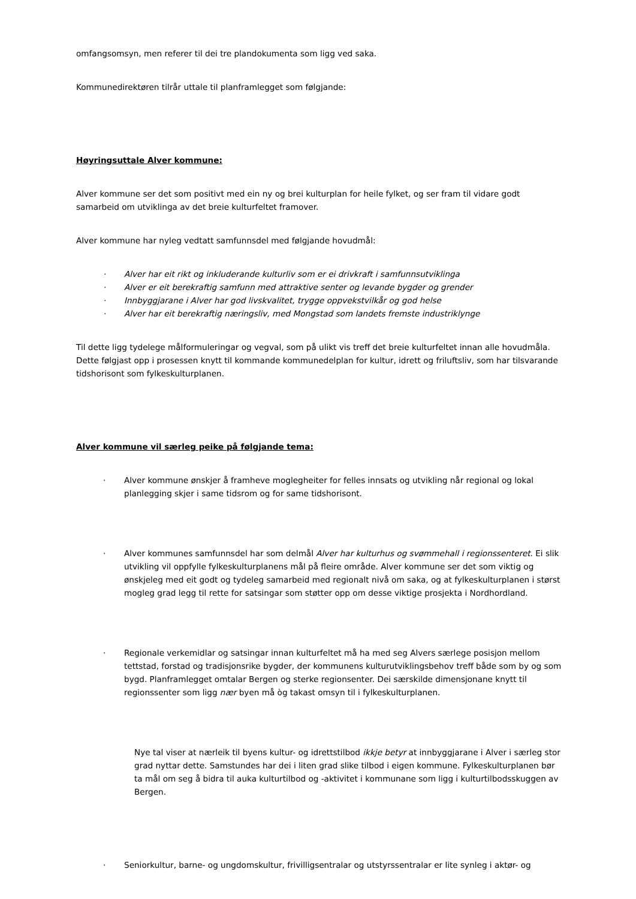omfangsomsyn, men referer til dei tre plandokumenta som ligg ved saka.
Kommunedirektøren tilrår uttale til planframlegget som følgjande:
Høyringsuttale Alver kommune:
Alver kommune ser det som positivt med ein ny og brei kulturplan for heile fylket, og ser fram til vidare godt samarbeid om utviklinga av det breie kulturfeltet framover.
Alver kommune har nyleg vedtatt samfunnsdel med følgjande hovudmål:
· Alver har eit rikt og inkluderande kulturliv som er ei drivkraft i samfunnsutviklinga
· Alver er eit berekraftig samfunn med attraktive senter og levande bygder og grender
· Innbyggjarane i Alver har god livskvalitet, trygge oppvekstvilkår og god helse
· Alver har eit berekraftig næringsliv, med Mongstad som landets fremste industriklynge
Til dette ligg tydelege målformuleringar og vegval, som på ulikt vis treff det breie kulturfeltet innan alle hovudmåla. Dette følgjast opp i prosessen knytt til kommande kommunedelplan for kultur, idrett og friluftsliv, som har tilsvarande tidshorisont som fylkeskulturplanen.
Alver kommune vil særleg peike på følgjande tema:
· Alver kommune ønskjer å framheve moglegheiter for felles innsats og utvikling når regional og lokal planlegging skjer i same tidsrom og for same tidshorisont.
· Alver kommunes samfunnsdel har som delmål Alver har kulturhus og svømmehall i regionssenteret. Ei slik utvikling vil oppfylle fylkeskulturplanens mål på fleire område. Alver kommune ser det som viktig og ønskjeleg med eit godt og tydeleg samarbeid med regionalt nivå om saka, og at fylkeskulturplanen i størst mogleg grad legg til rette for satsingar som støtter opp om desse viktige prosjekta i Nordhordland.
· Regionale verkemidlar og satsingar innan kulturfeltet må ha med seg Alvers særlege posisjon mellom tettstad, forstad og tradisjonsrike bygder, der kommunens kulturutviklingsbehov treff både som by og som bygd. Planframlegget omtalar Bergen og sterke regionsenter. Dei særskilde dimensjonane knytt til regionssenter som ligg nær byen må òg takast omsyn til i fylkeskulturplanen.
Nye tal viser at nærleik til byens kultur- og idrettstilbod ikkje betyr at innbyggjarane i Alver i særleg stor grad nyttar dette. Samstundes har dei i liten grad slike tilbod i eigen kommune. Fylkeskulturplanen bør ta mål om seg å bidra til auka kulturtilbod og -aktivitet i kommunane som ligg i kulturtilbodsskuggen av Bergen.
· Seniorkultur, barne- og ungdomskultur, frivilligsentralar og utstyrssentralar er lite synleg i aktør- og